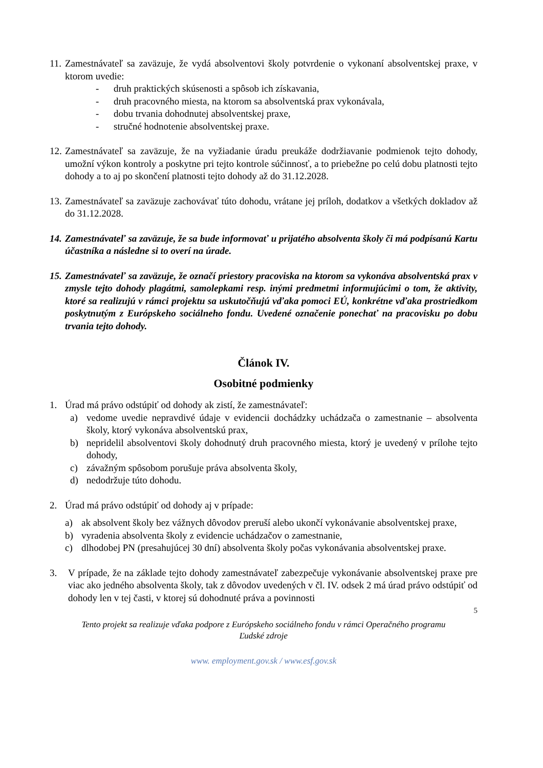11.
Zamestnávateľ sa zaväzuje, že vydá absolventovi školy potvrdenie o vykonaní absolventskej praxe, v ktorom uvedie:
- druh praktických skúsenosti a spôsob ich získavania,
- druh pracovného miesta, na ktorom sa absolventská prax vykonávala,
- dobu trvania dohodnutej absolventskej praxe,
- stručné hodnotenie absolventskej praxe.
12.
Zamestnávateľ sa zaväzuje, že na vyžiadanie úradu preukáže dodržiavanie podmienok tejto dohody, umožní výkon kontroly a poskytne pri tejto kontrole súčinnosť, a to priebežne po celú dobu platnosti tejto dohody a to aj po skončení platnosti tejto dohody až do 31.12.2028.
13.
Zamestnávateľ sa zaväzuje zachovávať túto dohodu, vrátane jej príloh, dodatkov a všetkých dokladov až do 31.12.2028.
14.
Zamestnávateľ sa zaväzuje, že sa bude informovať u prijatého absolventa školy či má podpísanú Kartu účastníka a následne si to overí na úrade.
15.
Zamestnávateľ sa zaväzuje, že označí priestory pracoviska na ktorom sa vykonáva absolventská prax v zmysle tejto dohody plagátmi, samolepkami resp. inými predmetmi informujúcimi o tom, že aktivity, ktoré sa realizujú v rámci projektu sa uskutočňujú vďaka pomoci EÚ, konkrétne vďaka prostriedkom poskytnutým z Európskeho sociálneho fondu. Uvedené označenie ponechať na pracovisku po dobu trvania tejto dohody.
Článok IV.
Osobitné podmienky
1. Úrad má právo odstúpiť od dohody ak zistí, že zamestnávateľ:
a) vedome uvedie nepravdivé údaje v evidencii dochádzky uchádzača o zamestnanie – absolventa školy, ktorý vykonáva absolventskú prax,
b) nepridelil absolventovi školy dohodnutý druh pracovného miesta, ktorý je uvedený v prílohe tejto dohody,
c) závažným spôsobom porušuje práva absolventa školy,
d) nedodržuje túto dohodu.
2. Úrad má právo odstúpiť od dohody aj v prípade:
a) ak absolvent školy bez vážnych dôvodov preruší alebo ukončí vykonávanie absolventskej praxe,
b) vyradenia absolventa školy z evidencie uchádzačov o zamestnanie,
c) dlhodobej PN (presahujúcej 30 dní) absolventa školy počas vykonávania absolventskej praxe.
3. V prípade, že na základe tejto dohody zamestnávateľ zabezpečuje vykonávanie absolventskej praxe pre viac ako jedného absolventa školy, tak z dôvodov uvedených v čl. IV. odsek 2 má úrad právo odstúpiť od dohody len v tej časti, v ktorej sú dohodnuté práva a povinnosti
5
Tento projekt sa realizuje vďaka podpore z Európskeho sociálneho fondu v rámci Operačného programu
Ľudské zdroje
www. employment.gov.sk / www.esf.gov.sk